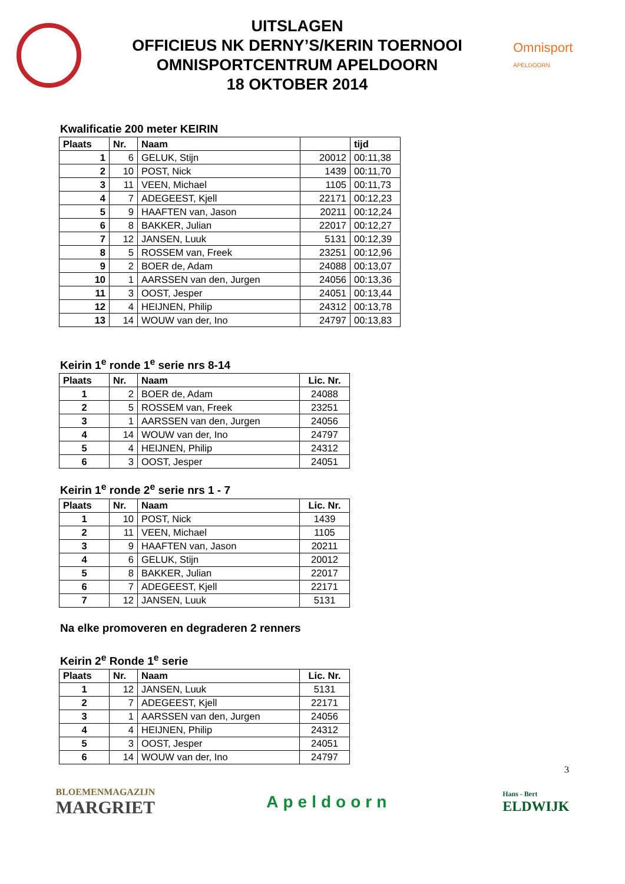UITSLAGEN
OFFICIEUS NK DERNY’S/KERIN TOERNOOI
OMNISPORTCENTRUM APELDOORN
18 OKTOBER 2014
Omnisport
APELDOORN
Kwalificatie 200 meter KEIRIN
| Plaats | Nr. | Naam | | tijd |
| --- | --- | --- | --- | --- |
| 1 | 6 | GELUK, Stijn | 20012 | 00:11,38 |
| 2 | 10 | POST, Nick | 1439 | 00:11,70 |
| 3 | 11 | VEEN, Michael | 1105 | 00:11,73 |
| 4 | 7 | ADEGEEST, Kjell | 22171 | 00:12,23 |
| 5 | 9 | HAAFTEN van, Jason | 20211 | 00:12,24 |
| 6 | 8 | BAKKER, Julian | 22017 | 00:12,27 |
| 7 | 12 | JANSEN, Luuk | 5131 | 00:12,39 |
| 8 | 5 | ROSSEM van, Freek | 23251 | 00:12,96 |
| 9 | 2 | BOER de, Adam | 24088 | 00:13,07 |
| 10 | 1 | AARSSEN van den, Jurgen | 24056 | 00:13,36 |
| 11 | 3 | OOST, Jesper | 24051 | 00:13,44 |
| 12 | 4 | HEIJNEN, Philip | 24312 | 00:13,78 |
| 13 | 14 | WOUW van der, Ino | 24797 | 00:13,83 |
Keirin 1<sup>e</sup> ronde 1<sup>e</sup> serie nrs 8-14
| Plaats | Nr. | Naam | Lic. Nr. |
| --- | --- | --- | --- |
| 1 | 2 | BOER de, Adam | 24088 |
| 2 | 5 | ROSSEM van, Freek | 23251 |
| 3 | 1 | AARSSEN van den, Jurgen | 24056 |
| 4 | 14 | WOUW van der, Ino | 24797 |
| 5 | 4 | HEIJNEN, Philip | 24312 |
| 6 | 3 | OOST, Jesper | 24051 |
Keirin 1<sup>e</sup> ronde 2<sup>e</sup> serie nrs 1 - 7
| Plaats | Nr. | Naam | Lic. Nr. |
| --- | --- | --- | --- |
| 1 | 10 | POST, Nick | 1439 |
| 2 | 11 | VEEN, Michael | 1105 |
| 3 | 9 | HAAFTEN van, Jason | 20211 |
| 4 | 6 | GELUK, Stijn | 20012 |
| 5 | 8 | BAKKER, Julian | 22017 |
| 6 | 7 | ADEGEEST, Kjell | 22171 |
| 7 | 12 | JANSEN, Luuk | 5131 |
Na elke promoveren en degraderen 2 renners
Keirin 2<sup>e</sup> Ronde 1<sup>e</sup> serie
| Plaats | Nr. | Naam | Lic. Nr. |
| --- | --- | --- | --- |
| 1 | 12 | JANSEN, Luuk | 5131 |
| 2 | 7 | ADEGEEST, Kjell | 22171 |
| 3 | 1 | AARSSEN van den, Jurgen | 24056 |
| 4 | 4 | HEIJNEN, Philip | 24312 |
| 5 | 3 | OOST, Jesper | 24051 |
| 6 | 14 | WOUW van der, Ino | 24797 |
3
BLOEMENMAGAZIJN
MARGRIET
Apeldoorn
Hans - Bert
ELDWIJK